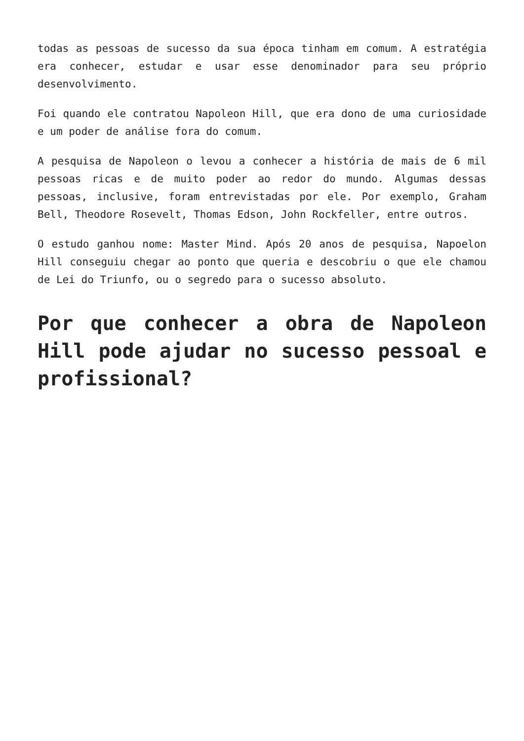todas as pessoas de sucesso da sua época tinham em comum. A estratégia era conhecer, estudar e usar esse denominador para seu próprio desenvolvimento.
Foi quando ele contratou Napoleon Hill, que era dono de uma curiosidade e um poder de análise fora do comum.
A pesquisa de Napoleon o levou a conhecer a história de mais de 6 mil pessoas ricas e de muito poder ao redor do mundo. Algumas dessas pessoas, inclusive, foram entrevistadas por ele. Por exemplo, Graham Bell, Theodore Rosevelt, Thomas Edson, John Rockfeller, entre outros.
O estudo ganhou nome: Master Mind. Após 20 anos de pesquisa, Napoelon Hill conseguiu chegar ao ponto que queria e descobriu o que ele chamou de Lei do Triunfo, ou o segredo para o sucesso absoluto.
Por que conhecer a obra de Napoleon Hill pode ajudar no sucesso pessoal e profissional?